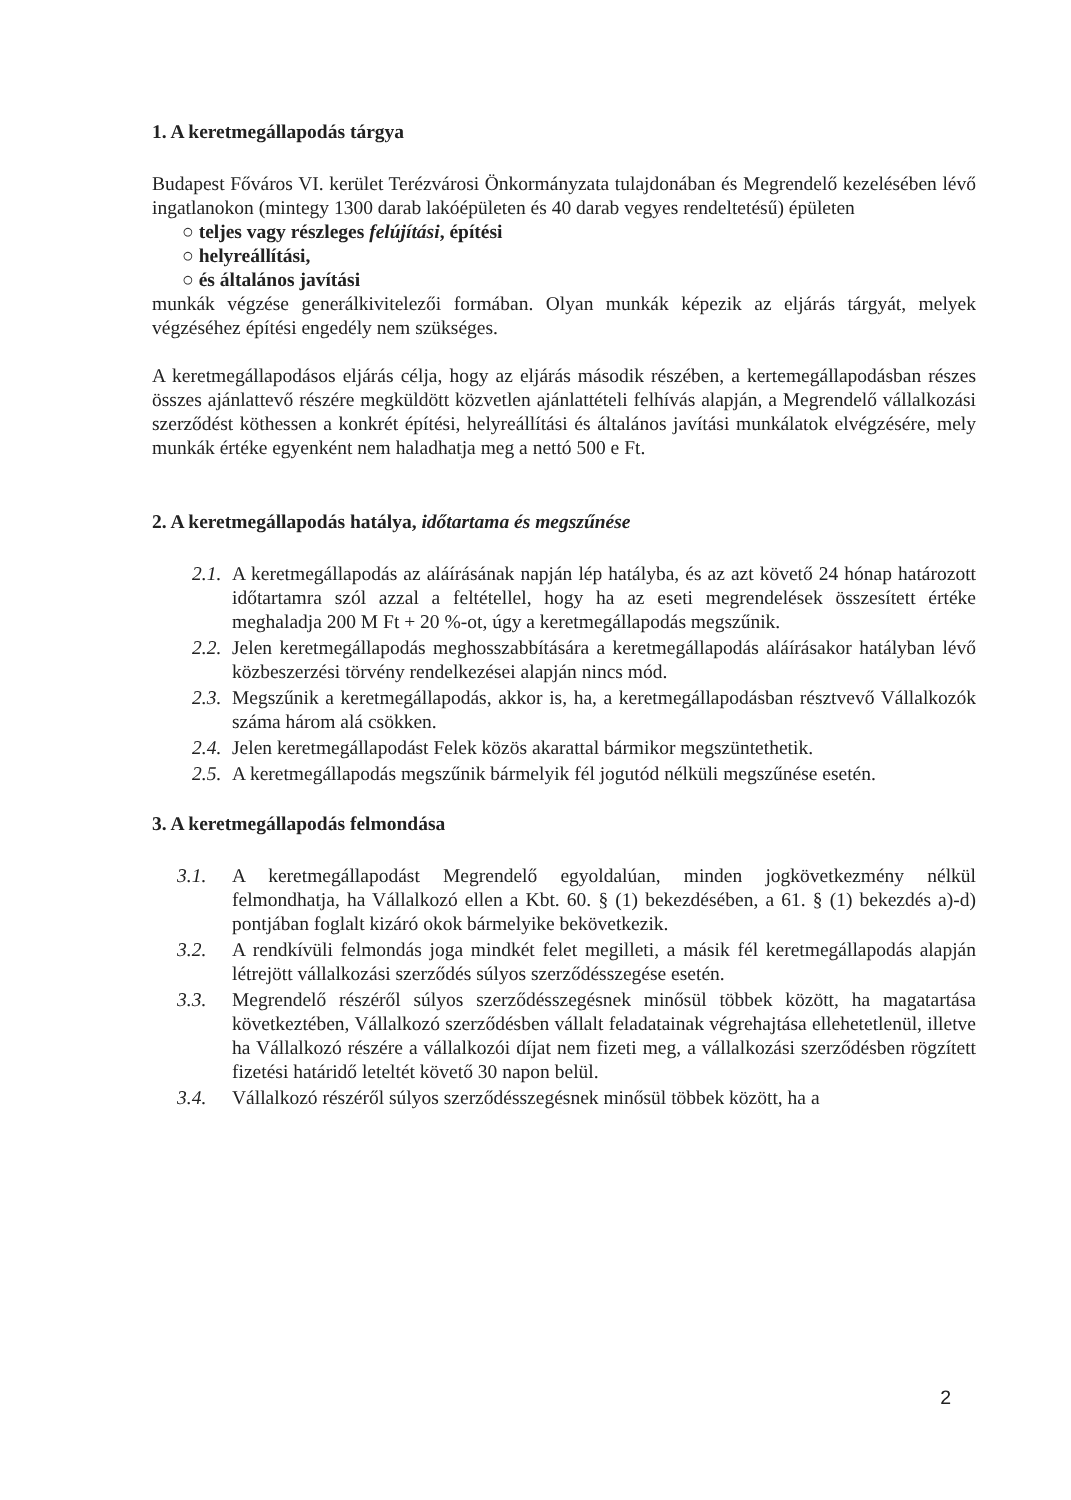1. A keretmegállapodás tárgya
Budapest Főváros VI. kerület Terézvárosi Önkormányzata tulajdonában és Megrendelő kezelésében lévő ingatlanokon (mintegy 1300 darab lakóépületen és 40 darab vegyes rendeltetésű) épületen
○ teljes vagy részleges felújítási, építési
○ helyreállítási,
○ és általános javítási
munkák végzése generálkivitelezői formában. Olyan munkák képezik az eljárás tárgyát, melyek végzéséhez építési engedély nem szükséges.
A keretmegállapodásos eljárás célja, hogy az eljárás második részében, a kertemegállapodásban részes összes ajánlattevő részére megküldött közvetlen ajánlattételi felhívás alapján, a Megrendelő vállalkozási szerződést köthessen a konkrét építési, helyreállítási és általános javítási munkálatok elvégzésére, mely munkák értéke egyenként nem haladhatja meg a nettó 500 e Ft.
2. A keretmegállapodás hatálya, időtartama és megszűnése
2.1. A keretmegállapodás az aláírásának napján lép hatályba, és az azt követő 24 hónap határozott időtartamra szól azzal a feltétellel, hogy ha az eseti megrendelések összesített értéke meghaladja 200 M Ft + 20 %-ot, úgy a keretmegállapodás megszűnik.
2.2. Jelen keretmegállapodás meghosszabbítására a keretmegállapodás aláírásakor hatályban lévő közbeszerzési törvény rendelkezései alapján nincs mód.
2.3. Megszűnik a keretmegállapodás, akkor is, ha, a keretmegállapodásban résztvevő Vállalkozók száma három alá csökken.
2.4. Jelen keretmegállapodást Felek közös akarattal bármikor megszüntethetik.
2.5. A keretmegállapodás megszűnik bármelyik fél jogutód nélküli megszűnése esetén.
3. A keretmegállapodás felmondása
3.1. A keretmegállapodást Megrendelő egyoldalúan, minden jogkövetkezmény nélkül felmondhatja, ha Vállalkozó ellen a Kbt. 60. § (1) bekezdésében, a 61. § (1) bekezdés a)-d) pontjában foglalt kizáró okok bármelyike bekövetkezik.
3.2. A rendkívüli felmondás joga mindkét felet megilleti, a másik fél keretmegállapodás alapján létrejött vállalkozási szerződés súlyos szerződésszegése esetén.
3.3. Megrendelő részéről súlyos szerződésszegésnek minősül többek között, ha magatartása következtében, Vállalkozó szerződésben vállalt feladatainak végrehajtása ellehetetlenül, illetve ha Vállalkozó részére a vállalkozói díjat nem fizeti meg, a vállalkozási szerződésben rögzített fizetési határidő leteltét követő 30 napon belül.
3.4. Vállalkozó részéről súlyos szerződésszegésnek minősül többek között, ha a
2